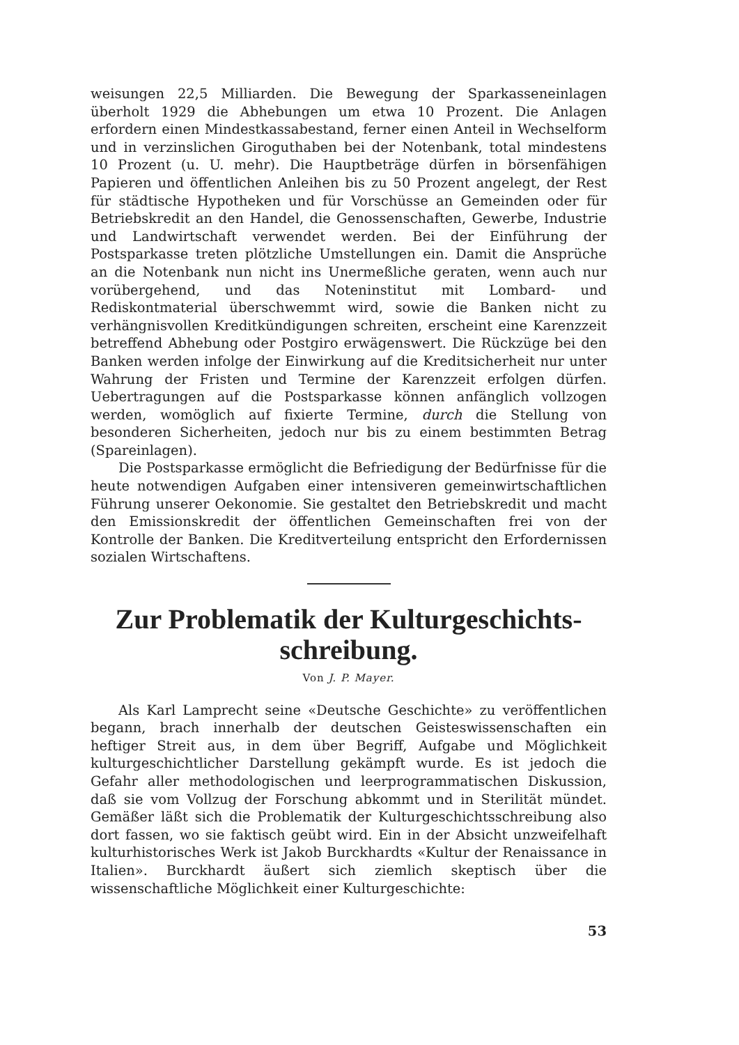weisungen 22,5 Milliarden. Die Bewegung der Sparkasseneinlagen überholt 1929 die Abhebungen um etwa 10 Prozent. Die Anlagen erfordern einen Mindestkassabestand, ferner einen Anteil in Wechselform und in verzinslichen Giroguthaben bei der Notenbank, total mindestens 10 Prozent (u. U. mehr). Die Hauptbeträge dürfen in börsenfähigen Papieren und öffentlichen Anleihen bis zu 50 Prozent angelegt, der Rest für städtische Hypotheken und für Vorschüsse an Gemeinden oder für Betriebskredit an den Handel, die Genossenschaften, Gewerbe, Industrie und Landwirtschaft verwendet werden. Bei der Einführung der Postsparkasse treten plötzliche Umstellungen ein. Damit die Ansprüche an die Notenbank nun nicht ins Unermeßliche geraten, wenn auch nur vorübergehend, und das Noteninstitut mit Lombard- und Rediskontmaterial überschwemmt wird, sowie die Banken nicht zu verhängnisvollen Kreditkündigungen schreiten, erscheint eine Karenzzeit betreffend Abhebung oder Postgiro erwägenswert. Die Rückzüge bei den Banken werden infolge der Einwirkung auf die Kreditsicherheit nur unter Wahrung der Fristen und Termine der Karenzzeit erfolgen dürfen. Uebertragungen auf die Postsparkasse können anfänglich vollzogen werden, womöglich auf fixierte Termine, durch die Stellung von besonderen Sicherheiten, jedoch nur bis zu einem bestimmten Betrag (Spareinlagen).
Die Postsparkasse ermöglicht die Befriedigung der Bedürfnisse für die heute notwendigen Aufgaben einer intensiveren gemeinwirtschaftlichen Führung unserer Oekonomie. Sie gestaltet den Betriebskredit und macht den Emissionskredit der öffentlichen Gemeinschaften frei von der Kontrolle der Banken. Die Kreditverteilung entspricht den Erfordernissen sozialen Wirtschaftens.
Zur Problematik der Kulturgeschichts-
schreibung.
Von J. P. Mayer.
Als Karl Lamprecht seine «Deutsche Geschichte» zu veröffentlichen begann, brach innerhalb der deutschen Geisteswissenschaften ein heftiger Streit aus, in dem über Begriff, Aufgabe und Möglichkeit kulturgeschichtlicher Darstellung gekämpft wurde. Es ist jedoch die Gefahr aller methodologischen und leerprogrammatischen Diskussion, daß sie vom Vollzug der Forschung abkommt und in Sterilität mündet. Gemäßer läßt sich die Problematik der Kulturgeschichtsschreibung also dort fassen, wo sie faktisch geübt wird. Ein in der Absicht unzweifelhaft kulturhistorisches Werk ist Jakob Burckhardts «Kultur der Renaissance in Italien». Burckhardt äußert sich ziemlich skeptisch über die wissenschaftliche Möglichkeit einer Kulturgeschichte:
53